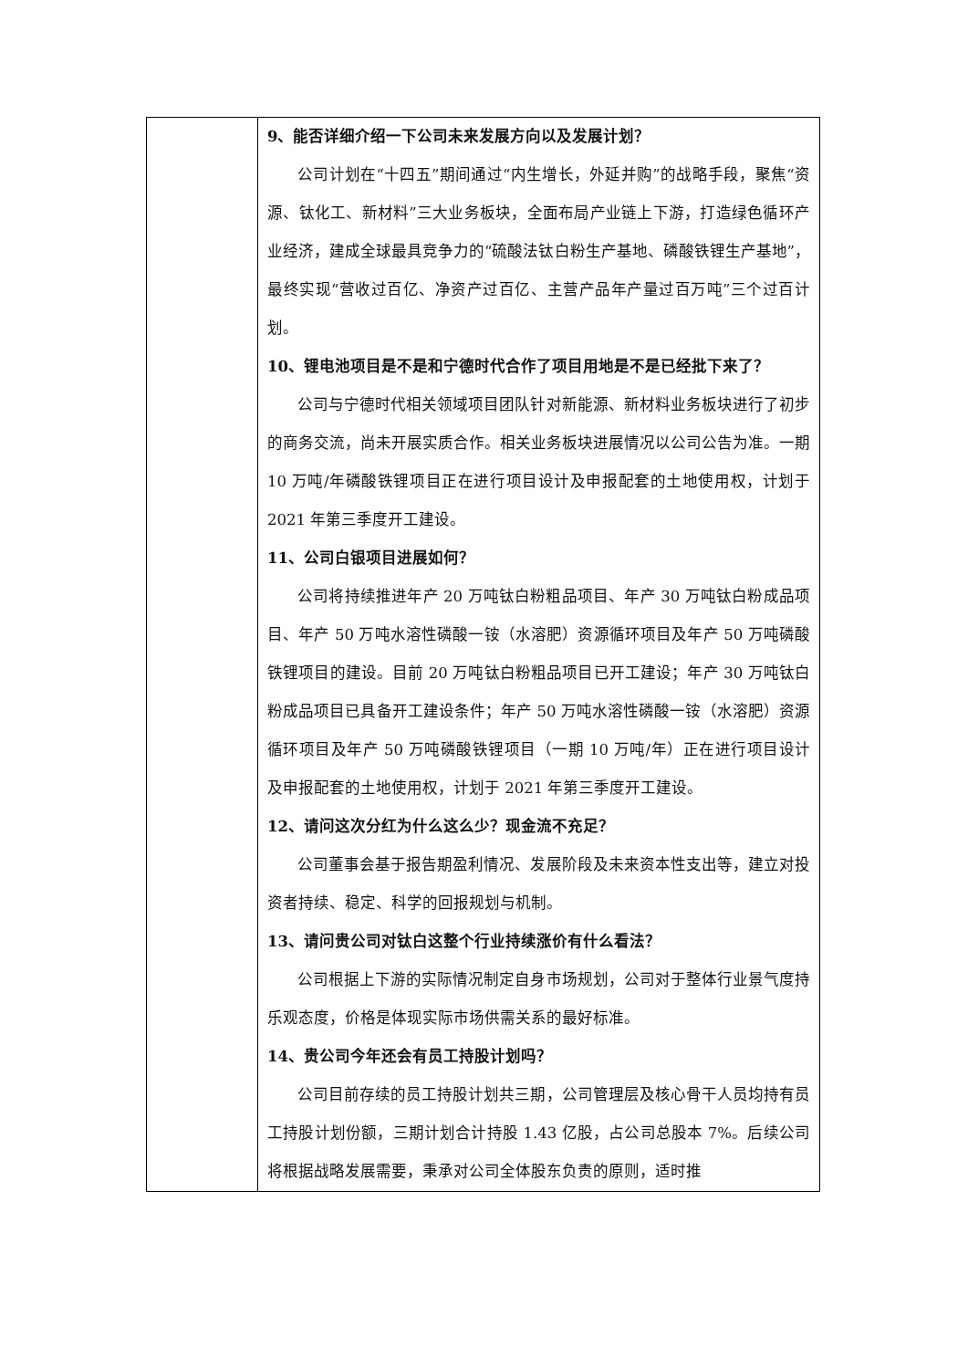| | 9、能否详细介绍一下公司未来发展方向以及发展计划？ 公司计划在“十四五”期间通过“内生增长，外延并购”的战略手段，聚焦“资源、钛化工、新材料”三大业务板块，全面布局产业链上下游，打造绿色循环产业经济，建成全球最具竞争力的“硫酸法钛白粉生产基地、磷酸铁锂生产基地”，最终实现“营收过百亿、净资产过百亿、主营产品年产量过百万吨”三个过百计划。 10、锂电池项目是不是和宁德时代合作了项目用地是不是已经批下来了？ 公司与宁德时代相关领域项目团队针对新能源、新材料业务板块进行了初步的商务交流，尚未开展实质合作。相关业务板块进展情况以公司公告为准。一期 10 万吨/年磷酸铁锂项目正在进行项目设计及申报配套的土地使用权，计划于 2021 年第三季度开工建设。 11、公司白银项目进展如何？ 公司将持续推进年产 20 万吨钛白粉粗品项目、年产 30 万吨钛白粉成品项目、年产 50 万吨水溶性磷酸一铵（水溶肥）资源循环项目及年产 50 万吨磷酸铁锂项目的建设。目前 20 万吨钛白粉粗品项目已开工建设；年产 30 万吨钛白粉成品项目已具备开工建设条件；年产 50 万吨水溶性磷酸一铵（水溶肥）资源循环项目及年产 50 万吨磷酸铁锂项目（一期 10 万吨/年）正在进行项目设计及申报配套的土地使用权，计划于 2021 年第三季度开工建设。 12、请问这次分红为什么这么少？现金流不充足？ 公司董事会基于报告期盈利情况、发展阶段及未来资本性支出等，建立对投资者持续、稳定、科学的回报规划与机制。 13、请问贵公司对钛白这整个行业持续涨价有什么看法？ 公司根据上下游的实际情况制定自身市场规划，公司对于整体行业景气度持乐观态度，价格是体现实际市场供需关系的最好标准。 14、贵公司今年还会有员工持股计划吗？ 公司目前存续的员工持股计划共三期，公司管理层及核心骨干人员均持有员工持股计划份额，三期计划合计持股 1.43 亿股，占公司总股本 7%。后续公司将根据战略发展需要，秉承对公司全体股东负责的原则，适时推 |